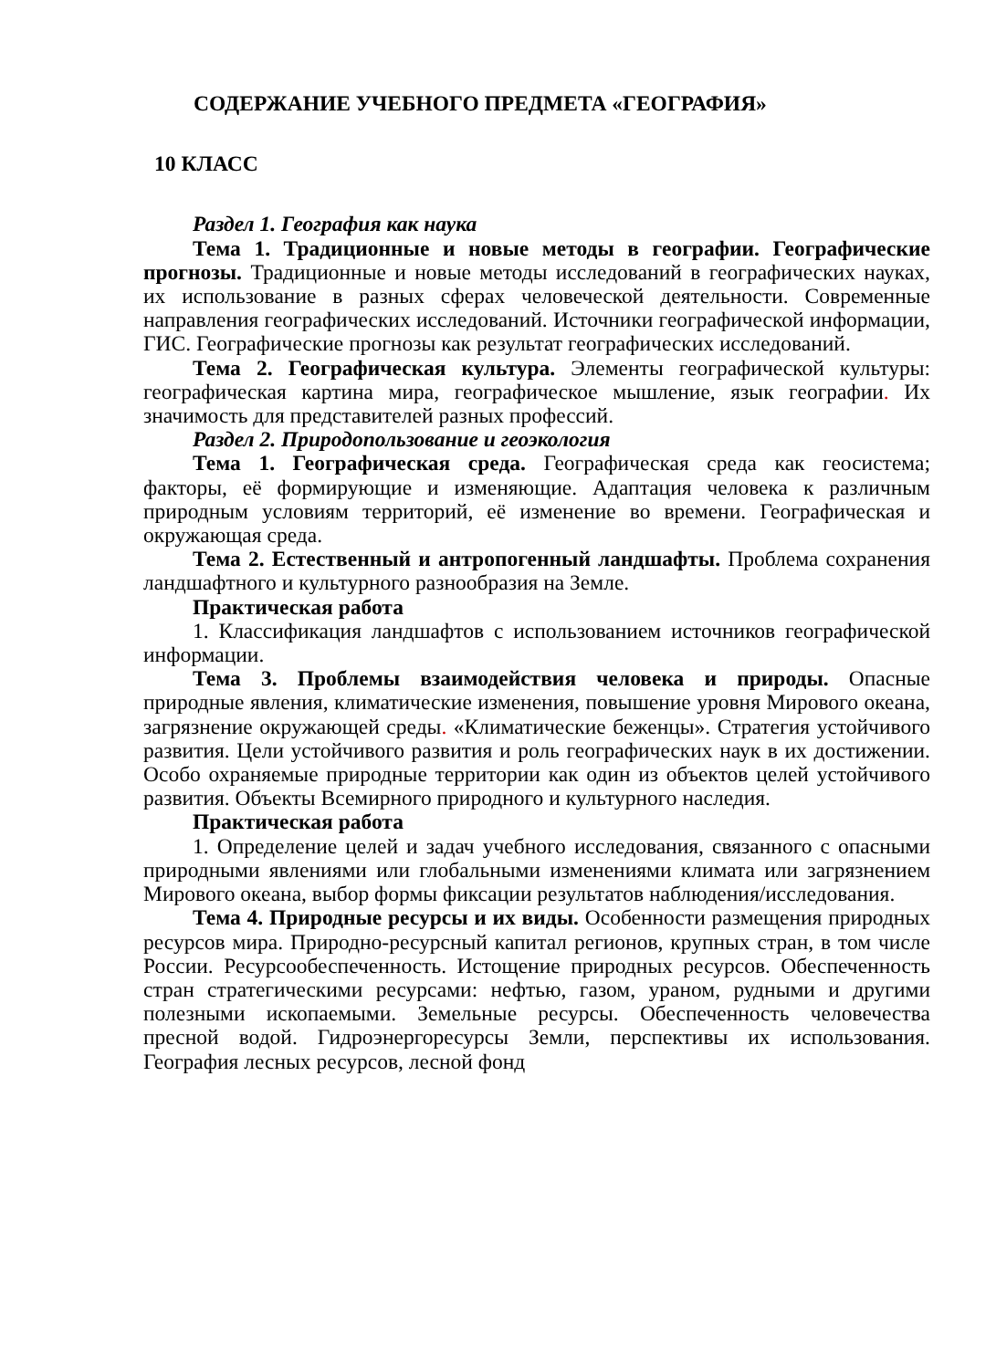СОДЕРЖАНИЕ УЧЕБНОГО ПРЕДМЕТА «ГЕОГРАФИЯ»
10 КЛАСС
Раздел 1. География как наука
Тема 1. Традиционные и новые методы в географии. Географические прогнозы. Традиционные и новые методы исследований в географических науках, их использование в разных сферах человеческой деятельности. Современные направления географических исследований. Источники географической информации, ГИС. Географические прогнозы как результат географических исследований.
Тема 2. Географическая культура. Элементы географической культуры: географическая картина мира, географическое мышление, язык географии. Их значимость для представителей разных профессий.
Раздел 2. Природопользование и геоэкология
Тема 1. Географическая среда. Географическая среда как геосистема; факторы, её формирующие и изменяющие. Адаптация человека к различным природным условиям территорий, её изменение во времени. Географическая и окружающая среда.
Тема 2. Естественный и антропогенный ландшафты. Проблема сохранения ландшафтного и культурного разнообразия на Земле.
Практическая работа
1. Классификация ландшафтов с использованием источников географической информации.
Тема 3. Проблемы взаимодействия человека и природы. Опасные природные явления, климатические изменения, повышение уровня Мирового океана, загрязнение окружающей среды. «Климатические беженцы». Стратегия устойчивого развития. Цели устойчивого развития и роль географических наук в их достижении. Особо охраняемые природные территории как один из объектов целей устойчивого развития. Объекты Всемирного природного и культурного наследия.
Практическая работа
1. Определение целей и задач учебного исследования, связанного с опасными природными явлениями или глобальными изменениями климата или загрязнением Мирового океана, выбор формы фиксации результатов наблюдения/исследования.
Тема 4. Природные ресурсы и их виды. Особенности размещения природных ресурсов мира. Природно-ресурсный капитал регионов, крупных стран, в том числе России. Ресурсообеспеченность. Истощение природных ресурсов. Обеспеченность стран стратегическими ресурсами: нефтью, газом, ураном, рудными и другими полезными ископаемыми. Земельные ресурсы. Обеспеченность человечества пресной водой. Гидроэнергоресурсы Земли, перспективы их использования. География лесных ресурсов, лесной фонд